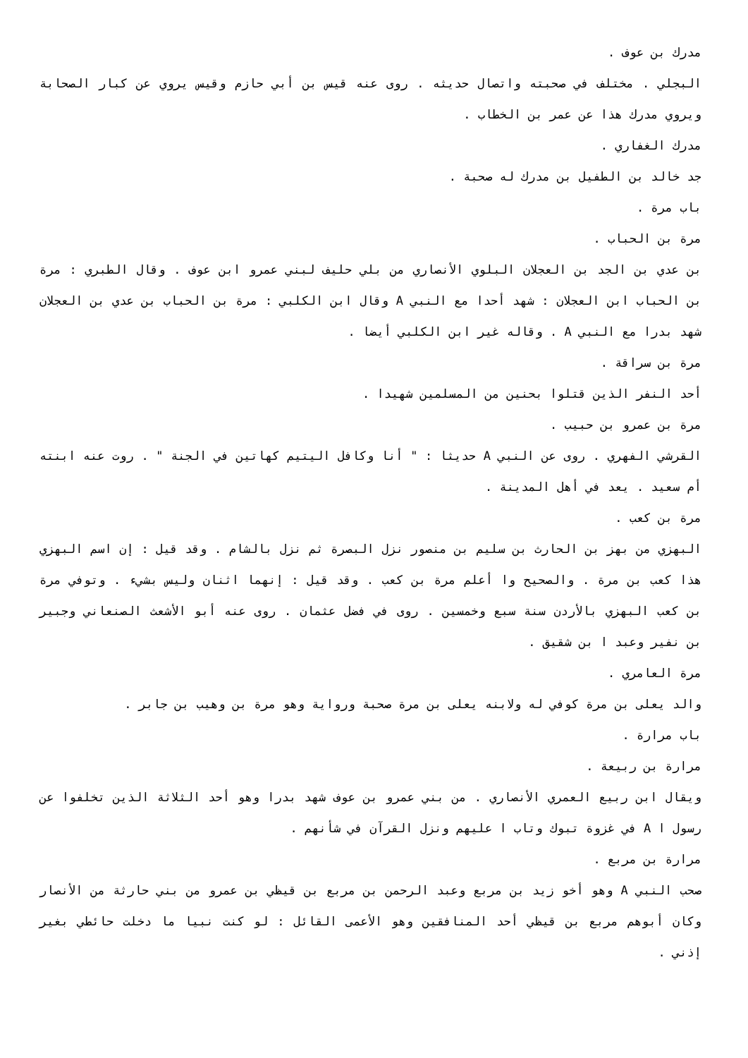مدرك بن عوف .
البجلي . مختلف في صحبته واتصال حديثه . روى عنه قيس بن أبي حازم وقيس يروي عن كبار الصحابة ويروي مدرك هذا عن عمر بن الخطاب .
مدرك الغفاري .
جد خالد بن الطفيل بن مدرك له صحبة .
باب مرة .
مرة بن الحباب .
بن عدي بن الجد بن العجلان البلوي الأنصاري من بلي حليف لبني عمرو ابن عوف . وقال الطبري : مرة بن الحباب ابن العجلان : شهد أحدا مع النبي A وقال ابن الكلبي : مرة بن الحباب بن عدي بن العجلان شهد بدرا مع النبي A . وقاله غير ابن الكلبي أيضا .
مرة بن سراقة .
أحد النفر الذين قتلوا بحنين من المسلمين شهيدا .
مرة بن عمرو بن حبيب .
القرشي الفهري . روى عن النبي A حديثا : " أنا وكافل اليتيم كهاتين في الجنة " . روت عنه ابنته أم سعيد . يعد في أهل المدينة .
مرة بن كعب .
البهزي من بهز بن الحارث بن سليم بن منصور نزل البصرة ثم نزل بالشام . وقد قيل : إن اسم البهزي هذا كعب بن مرة . والصحيح وا أعلم مرة بن كعب . وقد قيل : إنهما اثنان وليس بشيء . وتوفي مرة بن كعب البهزي بالأردن سنة سبع وخمسين . روى في فضل عثمان . روى عنه أبو الأشعث الصنعاني وجبير بن نفير وعبد ا بن شقيق .
مرة العامري .
والد يعلى بن مرة كوفي له ولابنه يعلى بن مرة صحبة ورواية وهو مرة بن وهيب بن جابر .
باب مرارة .
مرارة بن ربيعة .
ويقال ابن ربيع العمري الأنصاري . من بني عمرو بن عوف شهد بدرا وهو أحد الثلاثة الذين تخلفوا عن رسول ا A في غزوة تبوك وتاب ا عليهم ونزل القرآن في شأنهم .
مرارة بن مربع .
صحب النبي A وهو أخو زيد بن مربع وعبد الرحمن بن مربع بن قيظي بن عمرو من بني حارثة من الأنصار وكان أبوهم مربع بن قيظي أحد المنافقين وهو الأعمى القائل : لو كنت نبيا ما دخلت حائطي بغير إذني .